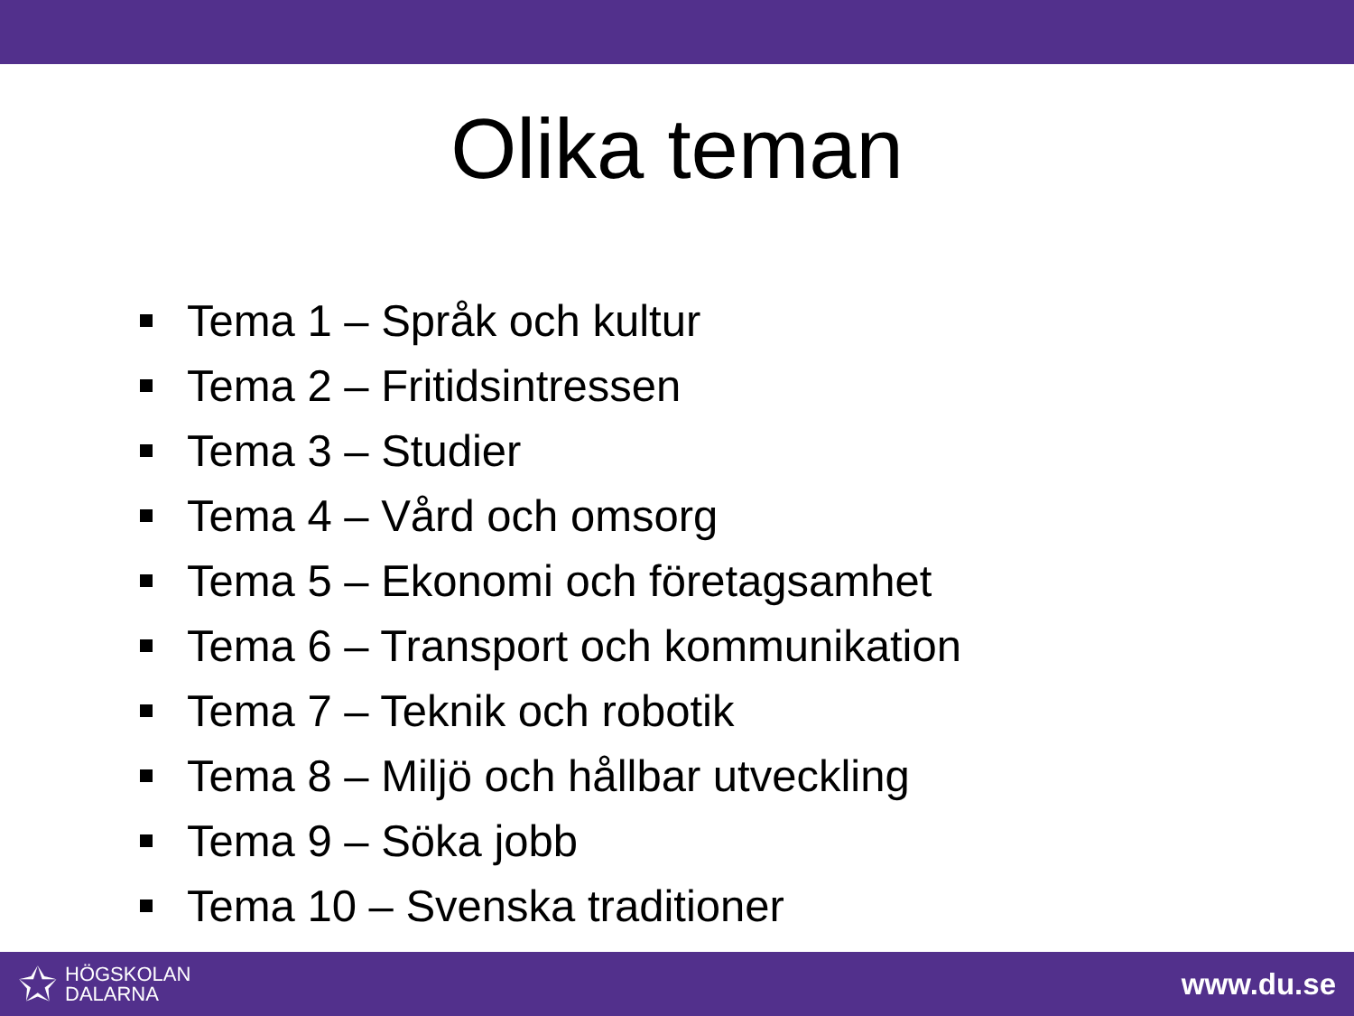Olika teman
Tema 1 – Språk och kultur
Tema 2 – Fritidsintressen
Tema 3 – Studier
Tema 4 – Vård och omsorg
Tema 5 – Ekonomi och företagsamhet
Tema 6 – Transport och kommunikation
Tema 7 – Teknik och robotik
Tema 8 – Miljö och hållbar utveckling
Tema 9 – Söka jobb
Tema 10 – Svenska traditioner
✩
HÖGSKOLAN
DALARNA
www.du.se